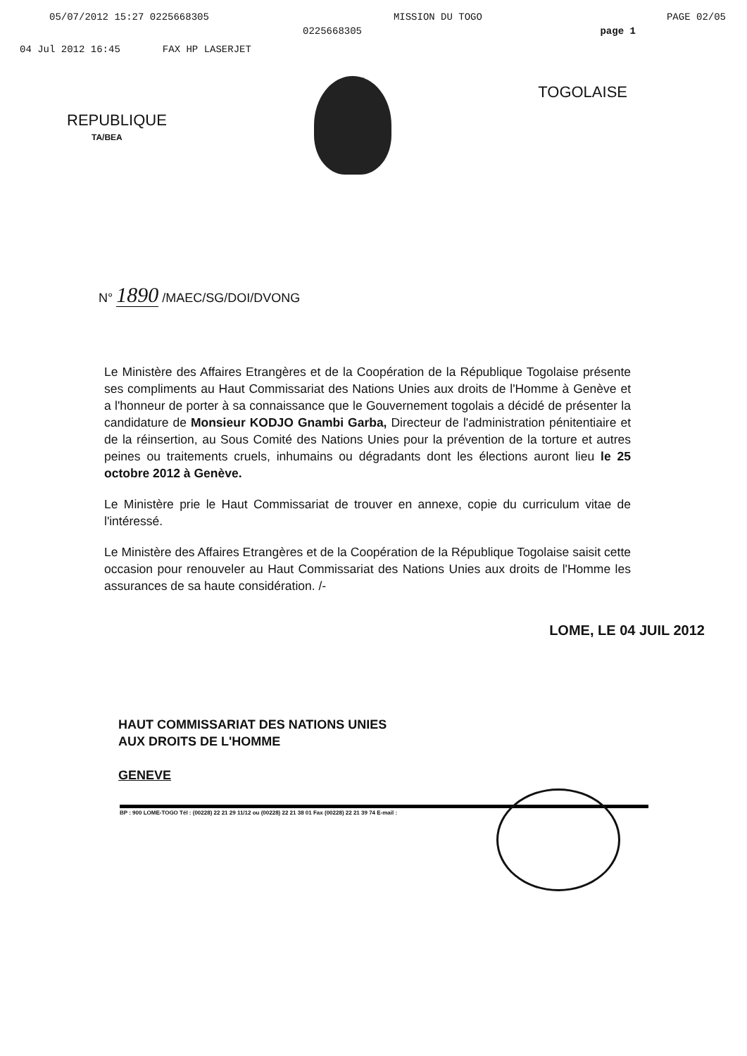05/07/2012 15:27 0225668305 MISSION DU TOGO PAGE 02/05
0225668305 page 1
04 Jul 2012 16:45 FAX HP LASERJET
REPUBLIQUE
TOGOLAISE
TA/BEA
N° 1890 /MAEC/SG/DOI/DVONG
Le Ministère des Affaires Etrangères et de la Coopération de la République Togolaise présente ses compliments au Haut Commissariat des Nations Unies aux droits de l'Homme à Genève et a l'honneur de porter à sa connaissance que le Gouvernement togolais a décidé de présenter la candidature de Monsieur KODJO Gnambi Garba, Directeur de l'administration pénitentiaire et de la réinsertion, au Sous Comité des Nations Unies pour la prévention de la torture et autres peines ou traitements cruels, inhumains ou dégradants dont les élections auront lieu le 25 octobre 2012 à Genève.
Le Ministère prie le Haut Commissariat de trouver en annexe, copie du curriculum vitae de l'intéressé.
Le Ministère des Affaires Etrangères et de la Coopération de la République Togolaise saisit cette occasion pour renouveler au Haut Commissariat des Nations Unies aux droits de l'Homme les assurances de sa haute considération. /-
LOME, LE 04 JUIL 2012
HAUT COMMISSARIAT DES NATIONS UNIES
AUX DROITS DE L'HOMME
GENEVE
BP : 900 LOME-TOGO Tél : (00228) 22 21 29 11/12 ou (00228) 22 21 38 01 Fax (00228) 22 21 39 74 E-mail :